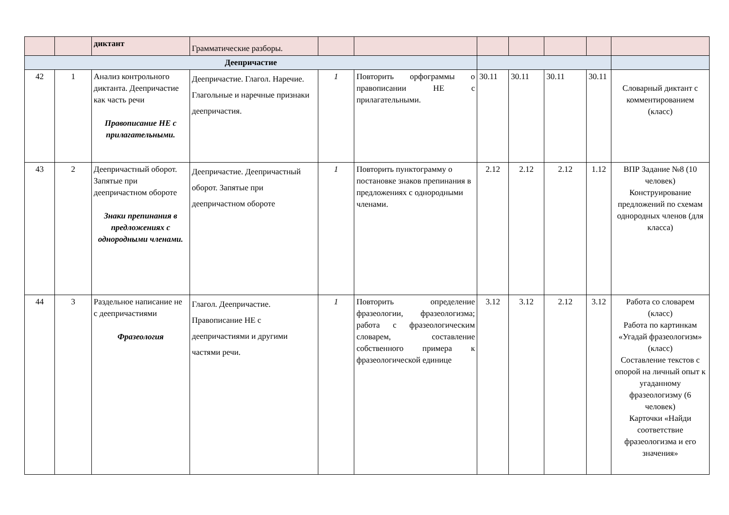| | | диктант | Грамматические разборы. | | | | | | | |
| Деепричастие | | | | | | | | | | |
| 42 | 1 | Анализ контрольного диктанта. Деепричастие как часть речи Правописание НЕ с прилагательными. | Деепричастие. Глагол. Наречие. Глагольные и наречные признаки деепричастия. | 1 | Повторить орфограммы о правописании НЕ с прилагательными. | 30.11 | 30.11 | 30.11 | 30.11 | Словарный диктант с комментированием (класс) |
| 43 | 2 | Деепричастный оборот. Запятые при деепричастном обороте Знаки препинания в предложениях с однородными членами. | Деепричастие. Деепричастный оборот. Запятые при деепричастном обороте | 1 | Повторить пунктограмму о постановке знаков препинания в предложениях с однородными членами. | 2.12 | 2.12 | 2.12 | 1.12 | ВПР Задание №8 (10 человек) Конструирование предложений по схемам однородных членов (для класса) |
| 44 | 3 | Раздельное написание не с деепричастиями Фразеология | Глагол. Деепричастие. Правописание НЕ с деепричастиями и другими частями речи. | 1 | Повторить определение фразеологии, фразеологизма; работа с фразеологическим словарем, составление собственного примера к фразеологической единице | 3.12 | 3.12 | 2.12 | 3.12 | Работа со словарем (класс) Работа по картинкам «Угадай фразеологизм» (класс) Составление текстов с опорой на личный опыт к угаданному фразеологизму (6 человек) Карточки «Найди соответствие фразеологизма и его значения» |